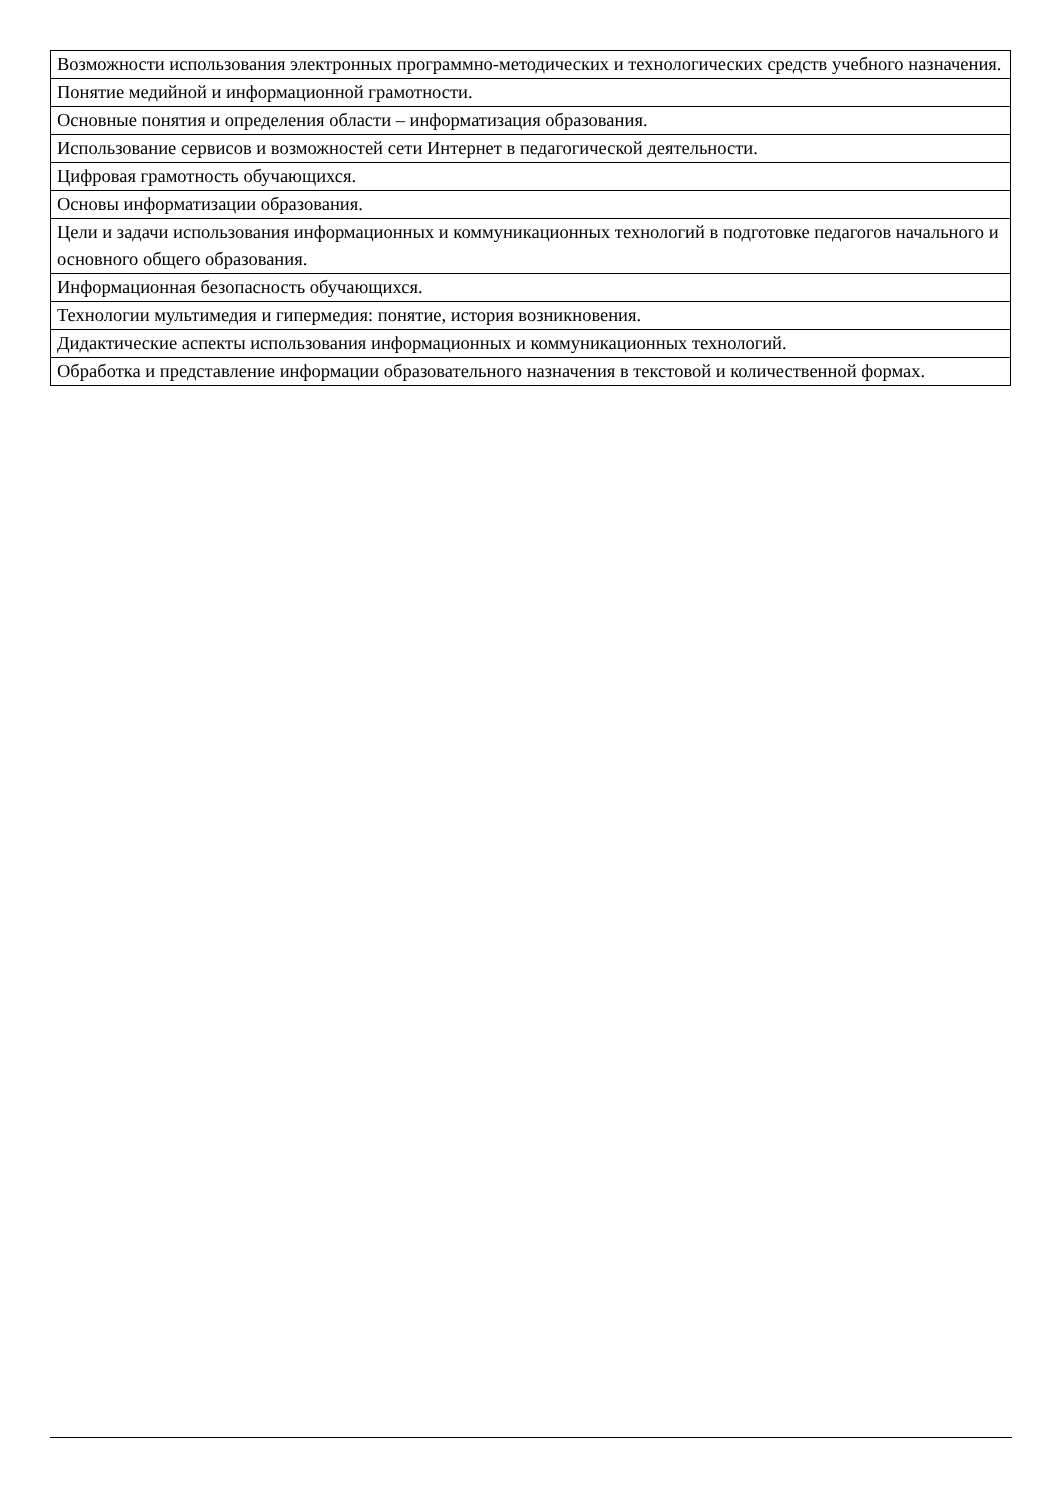| Возможности использования электронных программно-методических и технологических средств учебного назначения. |
| Понятие медийной и информационной грамотности. |
| Основные понятия и определения области – информатизация образования. |
| Использование сервисов и возможностей сети Интернет в педагогической деятельности. |
| Цифровая грамотность обучающихся. |
| Основы информатизации образования. |
| Цели и задачи использования информационных и коммуникационных технологий в подготовке педагогов начального и основного общего образования. |
| Информационная безопасность обучающихся. |
| Технологии мультимедия и гипермедия: понятие, история возникновения. |
| Дидактические аспекты использования информационных и коммуникационных технологий. |
| Обработка и представление информации образовательного назначения в текстовой и количественной формах. |